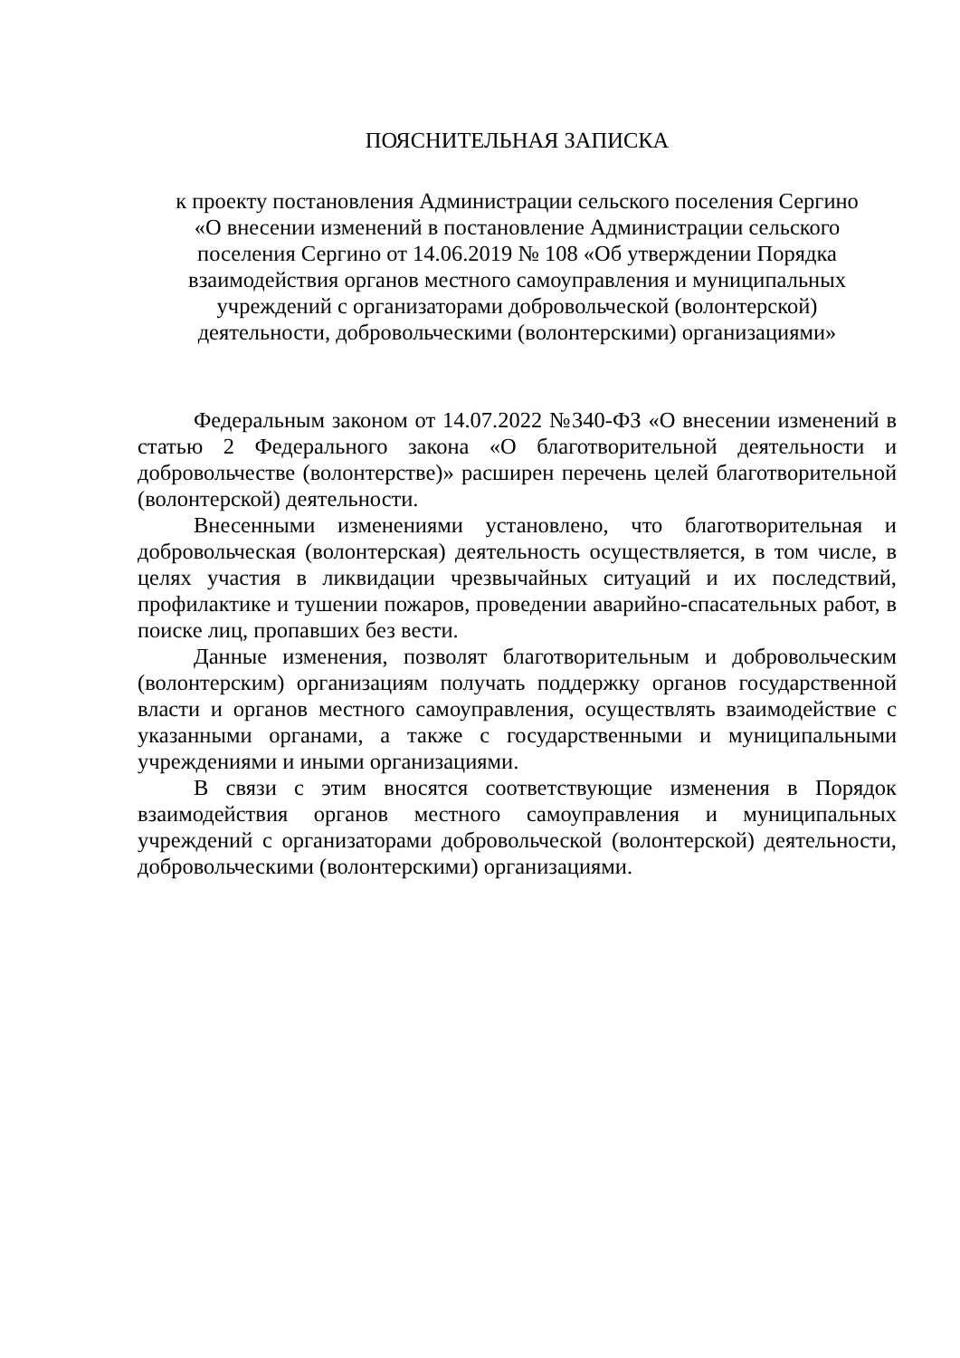ПОЯСНИТЕЛЬНАЯ ЗАПИСКА
к проекту постановления Администрации сельского поселения Сергино
«О внесении изменений в постановление Администрации сельского
поселения Сергино от 14.06.2019 № 108 «Об утверждении Порядка
взаимодействия органов местного самоуправления и муниципальных
учреждений с организаторами добровольческой (волонтерской)
деятельности, добровольческими (волонтерскими) организациями»
Федеральным законом от 14.07.2022 №340-ФЗ «О внесении изменений в статью 2 Федерального закона «О благотворительной деятельности и добровольчестве (волонтерстве)» расширен перечень целей благотворительной (волонтерской) деятельности.
Внесенными изменениями установлено, что благотворительная и добровольческая (волонтерская) деятельность осуществляется, в том числе, в целях участия в ликвидации чрезвычайных ситуаций и их последствий, профилактике и тушении пожаров, проведении аварийно-спасательных работ, в поиске лиц, пропавших без вести.
Данные изменения, позволят благотворительным и добровольческим (волонтерским) организациям получать поддержку органов государственной власти и органов местного самоуправления, осуществлять взаимодействие с указанными органами, а также с государственными и муниципальными учреждениями и иными организациями.
В связи с этим вносятся соответствующие изменения в Порядок взаимодействия органов местного самоуправления и муниципальных учреждений с организаторами добровольческой (волонтерской) деятельности, добровольческими (волонтерскими) организациями.